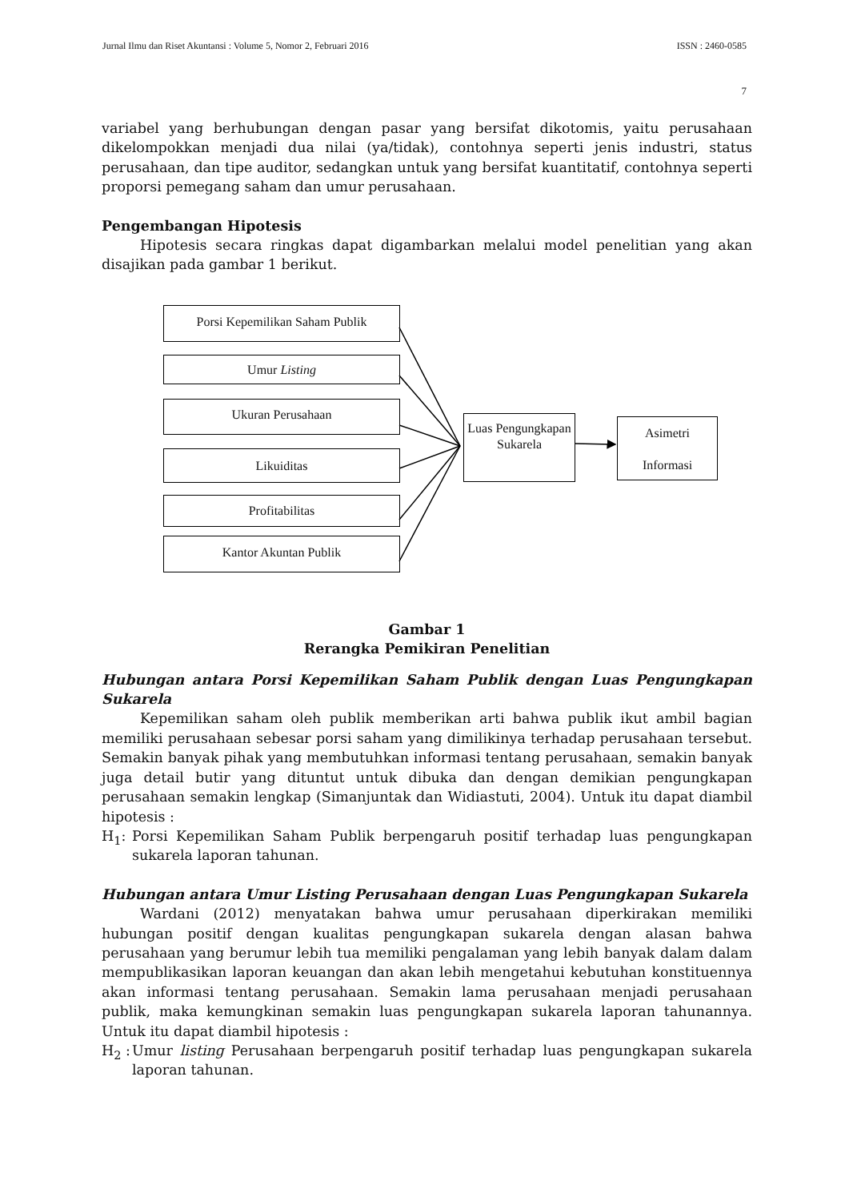Jurnal Ilmu dan Riset Akuntansi : Volume 5, Nomor 2, Februari 2016 ISSN : 2460-0585
7
variabel yang berhubungan dengan pasar yang bersifat dikotomis, yaitu perusahaan dikelompokkan menjadi dua nilai (ya/tidak), contohnya seperti jenis industri, status perusahaan, dan tipe auditor, sedangkan untuk yang bersifat kuantitatif, contohnya seperti proporsi pemegang saham dan umur perusahaan.
Pengembangan Hipotesis
Hipotesis secara ringkas dapat digambarkan melalui model penelitian yang akan disajikan pada gambar 1 berikut.
Porsi Kepemilikan Saham Publik
Umur Listing
Ukuran Perusahaan
Likuiditas
Profitabilitas
Kantor Akuntan Publik
Luas Pengungkapan Sukarela
Asimetri
Informasi
Gambar 1
Rerangka Pemikiran Penelitian
Hubungan antara Porsi Kepemilikan Saham Publik dengan Luas Pengungkapan Sukarela
Kepemilikan saham oleh publik memberikan arti bahwa publik ikut ambil bagian memiliki perusahaan sebesar porsi saham yang dimilikinya terhadap perusahaan tersebut. Semakin banyak pihak yang membutuhkan informasi tentang perusahaan, semakin banyak juga detail butir yang dituntut untuk dibuka dan dengan demikian pengungkapan perusahaan semakin lengkap (Simanjuntak dan Widiastuti, 2004). Untuk itu dapat diambil hipotesis :
H<sub>1</sub>: Porsi Kepemilikan Saham Publik berpengaruh positif terhadap luas pengungkapan sukarela laporan tahunan.
Hubungan antara Umur Listing Perusahaan dengan Luas Pengungkapan Sukarela
Wardani (2012) menyatakan bahwa umur perusahaan diperkirakan memiliki hubungan positif dengan kualitas pengungkapan sukarela dengan alasan bahwa perusahaan yang berumur lebih tua memiliki pengalaman yang lebih banyak dalam dalam mempublikasikan laporan keuangan dan akan lebih mengetahui kebutuhan konstituennya akan informasi tentang perusahaan. Semakin lama perusahaan menjadi perusahaan publik, maka kemungkinan semakin luas pengungkapan sukarela laporan tahunannya. Untuk itu dapat diambil hipotesis :
H<sub>2</sub> : Umur listing Perusahaan berpengaruh positif terhadap luas pengungkapan sukarela laporan tahunan.